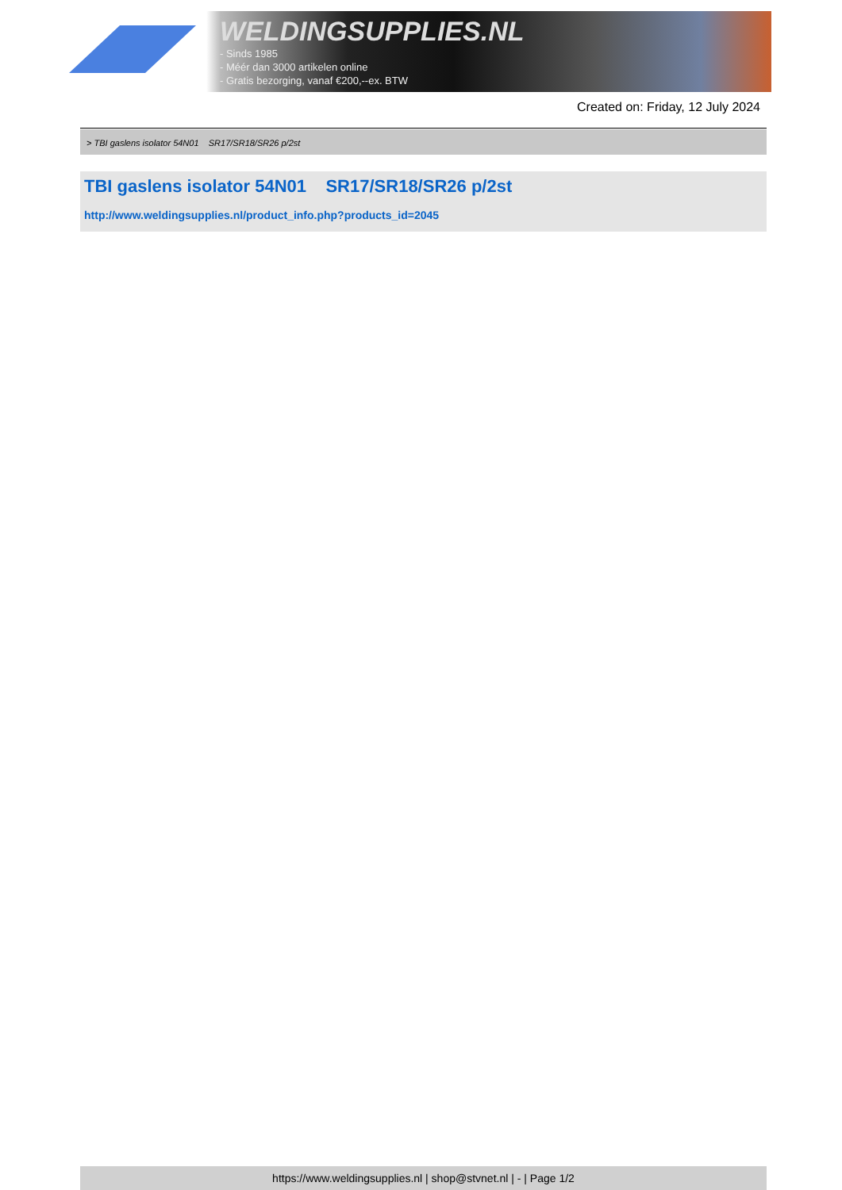WELDINGSUPPLIES.NL
- Sinds 1985
- Méér dan 3000 artikelen online
- Gratis bezorging, vanaf €200,--ex. BTW
Created on: Friday, 12 July 2024
> TBI gaslens isolator 54N01 SR17/SR18/SR26 p/2st
TBI gaslens isolator 54N01 SR17/SR18/SR26 p/2st
http://www.weldingsupplies.nl/product_info.php?products_id=2045
https://www.weldingsupplies.nl | shop@stvnet.nl | - | Page 1/2